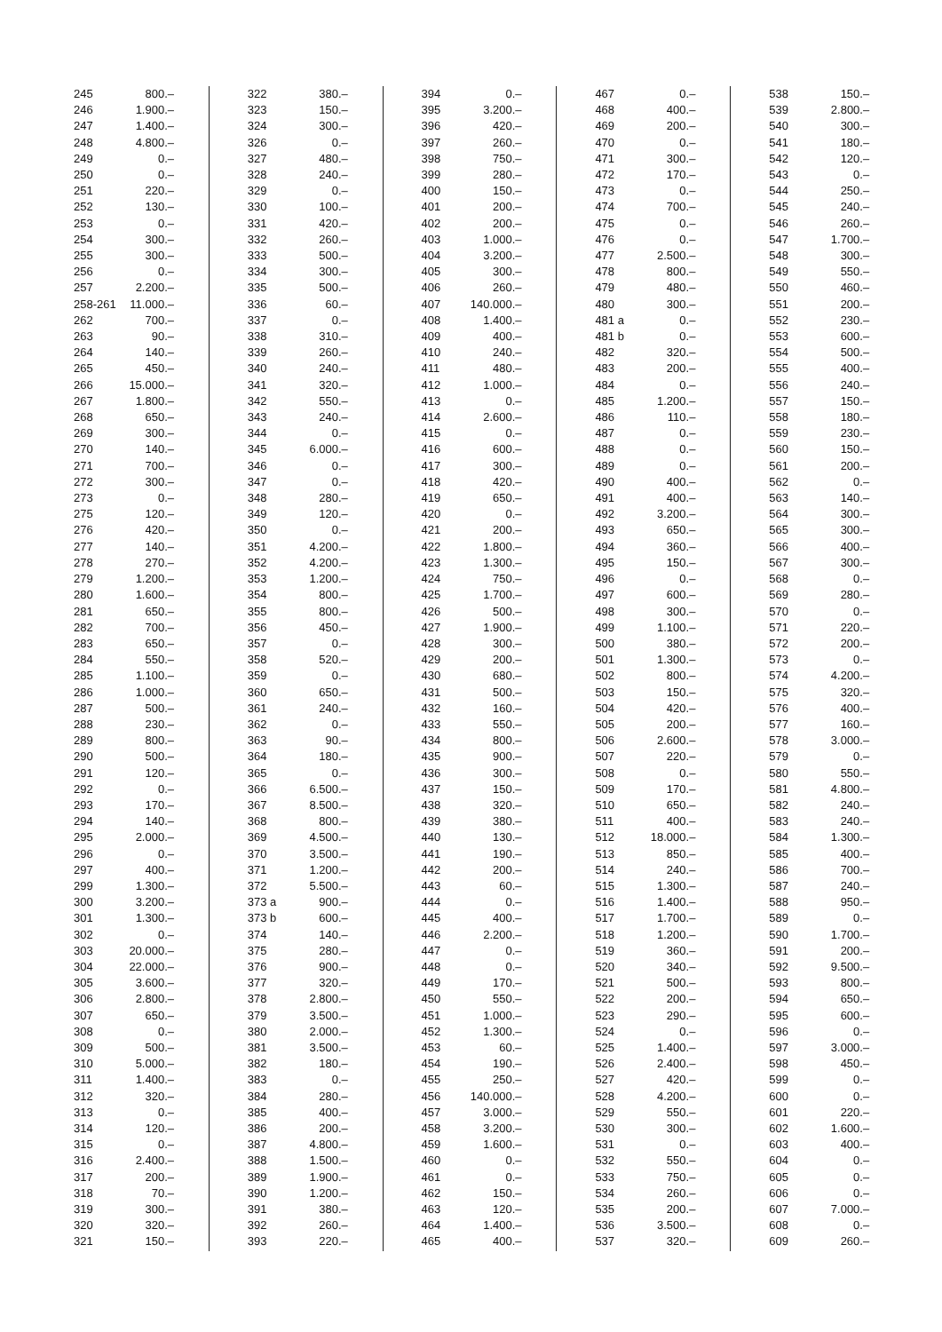| 245 | 800.– |
| 246 | 1.900.– |
| 247 | 1.400.– |
| 248 | 4.800.– |
| 249 | 0.– |
| 250 | 0.– |
| 251 | 220.– |
| 252 | 130.– |
| 253 | 0.– |
| 254 | 300.– |
| 255 | 300.– |
| 256 | 0.– |
| 257 | 2.200.– |
| 258-261 | 11.000.– |
| 262 | 700.– |
| 263 | 90.– |
| 264 | 140.– |
| 265 | 450.– |
| 266 | 15.000.– |
| 267 | 1.800.– |
| 268 | 650.– |
| 269 | 300.– |
| 270 | 140.– |
| 271 | 700.– |
| 272 | 300.– |
| 273 | 0.– |
| 275 | 120.– |
| 276 | 420.– |
| 277 | 140.– |
| 278 | 270.– |
| 279 | 1.200.– |
| 280 | 1.600.– |
| 281 | 650.– |
| 282 | 700.– |
| 283 | 650.– |
| 284 | 550.– |
| 285 | 1.100.– |
| 286 | 1.000.– |
| 287 | 500.– |
| 288 | 230.– |
| 289 | 800.– |
| 290 | 500.– |
| 291 | 120.– |
| 292 | 0.– |
| 293 | 170.– |
| 294 | 140.– |
| 295 | 2.000.– |
| 296 | 0.– |
| 297 | 400.– |
| 299 | 1.300.– |
| 300 | 3.200.– |
| 301 | 1.300.– |
| 302 | 0.– |
| 303 | 20.000.– |
| 304 | 22.000.– |
| 305 | 3.600.– |
| 306 | 2.800.– |
| 307 | 650.– |
| 308 | 0.– |
| 309 | 500.– |
| 310 | 5.000.– |
| 311 | 1.400.– |
| 312 | 320.– |
| 313 | 0.– |
| 314 | 120.– |
| 315 | 0.– |
| 316 | 2.400.– |
| 317 | 200.– |
| 318 | 70.– |
| 319 | 300.– |
| 320 | 320.– |
| 321 | 150.– |
| 322 | 380.– |
| 323 | 150.– |
| 324 | 300.– |
| 326 | 0.– |
| 327 | 480.– |
| 328 | 240.– |
| 329 | 0.– |
| 330 | 100.– |
| 331 | 420.– |
| 332 | 260.– |
| 333 | 500.– |
| 334 | 300.– |
| 335 | 500.– |
| 336 | 60.– |
| 337 | 0.– |
| 338 | 310.– |
| 339 | 260.– |
| 340 | 240.– |
| 341 | 320.– |
| 342 | 550.– |
| 343 | 240.– |
| 344 | 0.– |
| 345 | 6.000.– |
| 346 | 0.– |
| 347 | 0.– |
| 348 | 280.– |
| 349 | 120.– |
| 350 | 0.– |
| 351 | 4.200.– |
| 352 | 4.200.– |
| 353 | 1.200.– |
| 354 | 800.– |
| 355 | 800.– |
| 356 | 450.– |
| 357 | 0.– |
| 358 | 520.– |
| 359 | 0.– |
| 360 | 650.– |
| 361 | 240.– |
| 362 | 0.– |
| 363 | 90.– |
| 364 | 180.– |
| 365 | 0.– |
| 366 | 6.500.– |
| 367 | 8.500.– |
| 368 | 800.– |
| 369 | 4.500.– |
| 370 | 3.500.– |
| 371 | 1.200.– |
| 372 | 5.500.– |
| 373 a | 900.– |
| 373 b | 600.– |
| 374 | 140.– |
| 375 | 280.– |
| 376 | 900.– |
| 377 | 320.– |
| 378 | 2.800.– |
| 379 | 3.500.– |
| 380 | 2.000.– |
| 381 | 3.500.– |
| 382 | 180.– |
| 383 | 0.– |
| 384 | 280.– |
| 385 | 400.– |
| 386 | 200.– |
| 387 | 4.800.– |
| 388 | 1.500.– |
| 389 | 1.900.– |
| 390 | 1.200.– |
| 391 | 380.– |
| 392 | 260.– |
| 393 | 220.– |
| 394 | 0.– |
| 395 | 3.200.– |
| 396 | 420.– |
| 397 | 260.– |
| 398 | 750.– |
| 399 | 280.– |
| 400 | 150.– |
| 401 | 200.– |
| 402 | 200.– |
| 403 | 1.000.– |
| 404 | 3.200.– |
| 405 | 300.– |
| 406 | 260.– |
| 407 | 140.000.– |
| 408 | 1.400.– |
| 409 | 400.– |
| 410 | 240.– |
| 411 | 480.– |
| 412 | 1.000.– |
| 413 | 0.– |
| 414 | 2.600.– |
| 415 | 0.– |
| 416 | 600.– |
| 417 | 300.– |
| 418 | 420.– |
| 419 | 650.– |
| 420 | 0.– |
| 421 | 200.– |
| 422 | 1.800.– |
| 423 | 1.300.– |
| 424 | 750.– |
| 425 | 1.700.– |
| 426 | 500.– |
| 427 | 1.900.– |
| 428 | 300.– |
| 429 | 200.– |
| 430 | 680.– |
| 431 | 500.– |
| 432 | 160.– |
| 433 | 550.– |
| 434 | 800.– |
| 435 | 900.– |
| 436 | 300.– |
| 437 | 150.– |
| 438 | 320.– |
| 439 | 380.– |
| 440 | 130.– |
| 441 | 190.– |
| 442 | 200.– |
| 443 | 60.– |
| 444 | 0.– |
| 445 | 400.– |
| 446 | 2.200.– |
| 447 | 0.– |
| 448 | 0.– |
| 449 | 170.– |
| 450 | 550.– |
| 451 | 1.000.– |
| 452 | 1.300.– |
| 453 | 60.– |
| 454 | 190.– |
| 455 | 250.– |
| 456 | 140.000.– |
| 457 | 3.000.– |
| 458 | 3.200.– |
| 459 | 1.600.– |
| 460 | 0.– |
| 461 | 0.– |
| 462 | 150.– |
| 463 | 120.– |
| 464 | 1.400.– |
| 465 | 400.– |
| 467 | 0.– |
| 468 | 400.– |
| 469 | 200.– |
| 470 | 0.– |
| 471 | 300.– |
| 472 | 170.– |
| 473 | 0.– |
| 474 | 700.– |
| 475 | 0.– |
| 476 | 0.– |
| 477 | 2.500.– |
| 478 | 800.– |
| 479 | 480.– |
| 480 | 300.– |
| 481 a | 0.– |
| 481 b | 0.– |
| 482 | 320.– |
| 483 | 200.– |
| 484 | 0.– |
| 485 | 1.200.– |
| 486 | 110.– |
| 487 | 0.– |
| 488 | 0.– |
| 489 | 0.– |
| 490 | 400.– |
| 491 | 400.– |
| 492 | 3.200.– |
| 493 | 650.– |
| 494 | 360.– |
| 495 | 150.– |
| 496 | 0.– |
| 497 | 600.– |
| 498 | 300.– |
| 499 | 1.100.– |
| 500 | 380.– |
| 501 | 1.300.– |
| 502 | 800.– |
| 503 | 150.– |
| 504 | 420.– |
| 505 | 200.– |
| 506 | 2.600.– |
| 507 | 220.– |
| 508 | 0.– |
| 509 | 170.– |
| 510 | 650.– |
| 511 | 400.– |
| 512 | 18.000.– |
| 513 | 850.– |
| 514 | 240.– |
| 515 | 1.300.– |
| 516 | 1.400.– |
| 517 | 1.700.– |
| 518 | 1.200.– |
| 519 | 360.– |
| 520 | 340.– |
| 521 | 500.– |
| 522 | 200.– |
| 523 | 290.– |
| 524 | 0.– |
| 525 | 1.400.– |
| 526 | 2.400.– |
| 527 | 420.– |
| 528 | 4.200.– |
| 529 | 550.– |
| 530 | 300.– |
| 531 | 0.– |
| 532 | 550.– |
| 533 | 750.– |
| 534 | 260.– |
| 535 | 200.– |
| 536 | 3.500.– |
| 537 | 320.– |
| 538 | 150.– |
| 539 | 2.800.– |
| 540 | 300.– |
| 541 | 180.– |
| 542 | 120.– |
| 543 | 0.– |
| 544 | 250.– |
| 545 | 240.– |
| 546 | 260.– |
| 547 | 1.700.– |
| 548 | 300.– |
| 549 | 550.– |
| 550 | 460.– |
| 551 | 200.– |
| 552 | 230.– |
| 553 | 600.– |
| 554 | 500.– |
| 555 | 400.– |
| 556 | 240.– |
| 557 | 150.– |
| 558 | 180.– |
| 559 | 230.– |
| 560 | 150.– |
| 561 | 200.– |
| 562 | 0.– |
| 563 | 140.– |
| 564 | 300.– |
| 565 | 300.– |
| 566 | 400.– |
| 567 | 300.– |
| 568 | 0.– |
| 569 | 280.– |
| 570 | 0.– |
| 571 | 220.– |
| 572 | 200.– |
| 573 | 0.– |
| 574 | 4.200.– |
| 575 | 320.– |
| 576 | 400.– |
| 577 | 160.– |
| 578 | 3.000.– |
| 579 | 0.– |
| 580 | 550.– |
| 581 | 4.800.– |
| 582 | 240.– |
| 583 | 240.– |
| 584 | 1.300.– |
| 585 | 400.– |
| 586 | 700.– |
| 587 | 240.– |
| 588 | 950.– |
| 589 | 0.– |
| 590 | 1.700.– |
| 591 | 200.– |
| 592 | 9.500.– |
| 593 | 800.– |
| 594 | 650.– |
| 595 | 600.– |
| 596 | 0.– |
| 597 | 3.000.– |
| 598 | 450.– |
| 599 | 0.– |
| 600 | 0.– |
| 601 | 220.– |
| 602 | 1.600.– |
| 603 | 400.– |
| 604 | 0.– |
| 605 | 0.– |
| 606 | 0.– |
| 607 | 7.000.– |
| 608 | 0.– |
| 609 | 260.– |